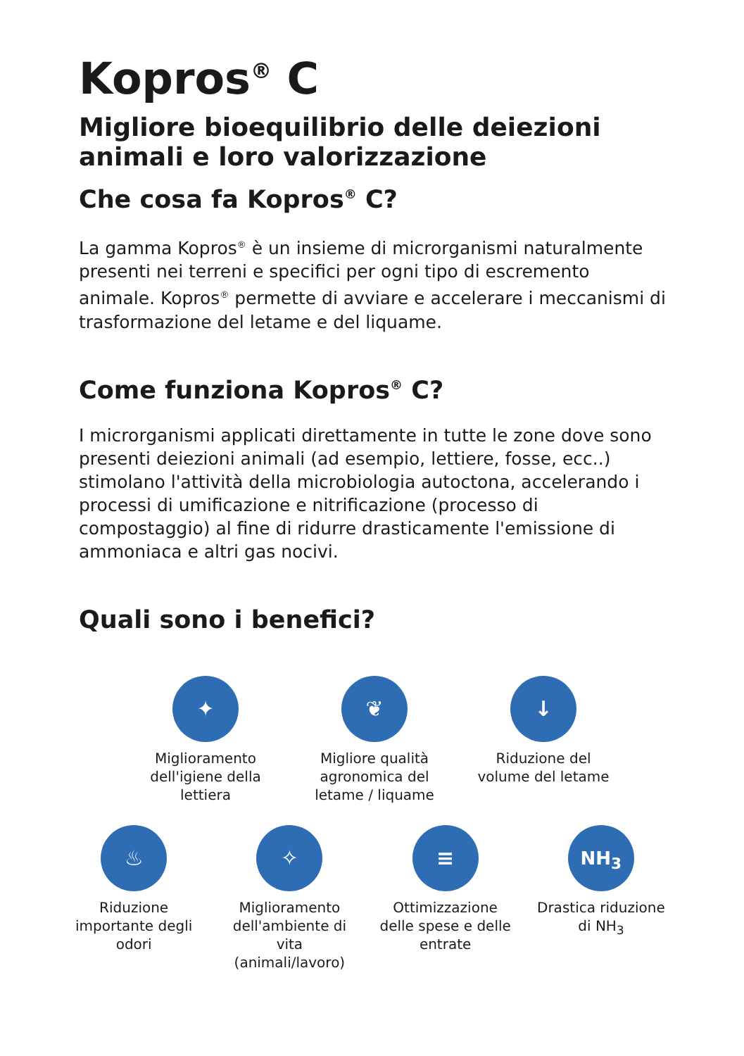Kopros<sup>®</sup> C
Migliore bioequilibrio delle deiezioni animali e loro valorizzazione
Che cosa fa Kopros<sup>®</sup> C?
La gamma Kopros<sup>®</sup> è un insieme di microrganismi naturalmente presenti nei terreni e specifici per ogni tipo di escremento animale. Kopros<sup>®</sup> permette di avviare e accelerare i meccanismi di trasformazione del letame e del liquame.
Come funziona Kopros<sup>®</sup> C?
I microrganismi applicati direttamente in tutte le zone dove sono presenti deiezioni animali (ad esempio, lettiere, fosse, ecc..) stimolano l'attività della microbiologia autoctona, accelerando i processi di umificazione e nitrificazione (processo di compostaggio) al fine di ridurre drasticamente l'emissione di ammoniaca e altri gas nocivi.
Quali sono i benefici?
✦
Miglioramento dell'igiene della lettiera
❦
Migliore qualità agronomica del letame / liquame
↓
Riduzione del volume del letame
♨
Riduzione importante degli odori
✧
Miglioramento dell'ambiente di vita (animali/lavoro)
≡
Ottimizzazione delle spese e delle entrate
NH<sub>3</sub>
Drastica riduzione di NH<sub>3</sub>